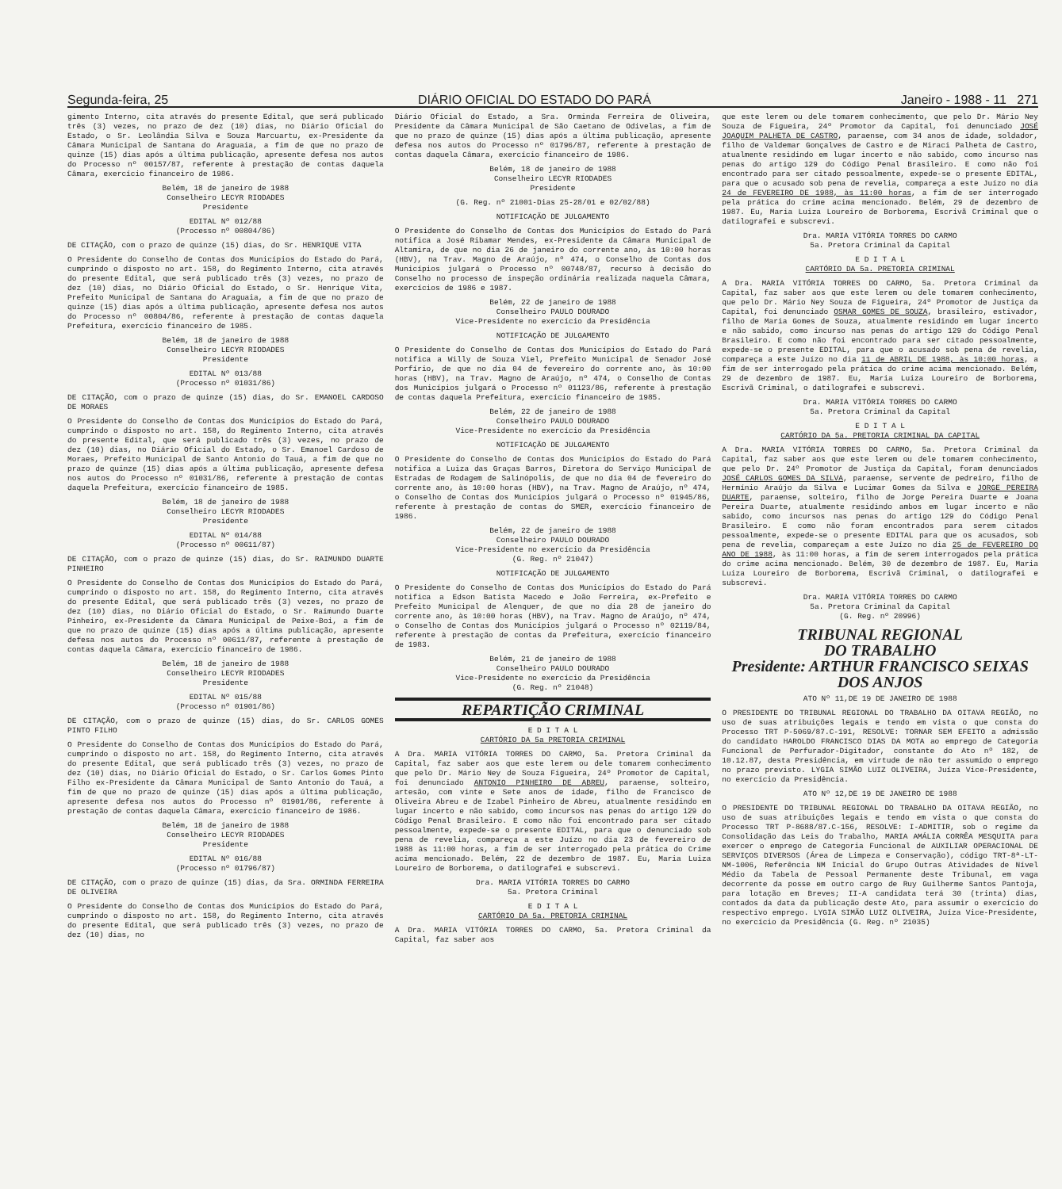Segunda-feira, 25 DIÁRIO OFICIAL DO ESTADO DO PARÁ Janeiro - 1988 - 11 271
gimento Interno, cita através do presente Edital, que será publicado três (3) vezes, no prazo de dez (10) dias, no Diário Oficial do Estado, o Sr. Leolândia Silva e Souza Marcuartu, ex-Presidente da Câmara Municipal de Santana do Araguaia, a fim de que no prazo de quinze (15) dias após a última publicação, apresente defesa nos autos do Processo nº 00157/87, referente à prestação de contas daquela Câmara, exercício financeiro de 1986.
Belém, 18 de janeiro de 1988
Conselheiro LECYR RIODADES
Presidente
EDITAL Nº 012/88
(Processo nº 00804/86)
DE CITAÇÃO, com o prazo de quinze (15) dias, do Sr. HENRIQUE VITA
O Presidente do Conselho de Contas dos Municípios do Estado do Pará, cumprindo o disposto no art. 158, do Regimento Interno, cita através do presente Edital, que será publicado três (3) vezes, no prazo de dez (10) dias, no Diário Oficial do Estado, o Sr. Henrique Vita, Prefeito Municipal de Santana do Araguaia, a fim de que no prazo de quinze (15) dias após a última publicação, apresente defesa nos autos do Processo nº 00804/86, referente à prestação de contas daquela Prefeitura, exercício financeiro de 1985.
Belém, 18 de janeiro de 1988
Conselheiro LECYR RIODADES
Presidente
EDITAL Nº 013/88
(Processo nº 01031/86)
DE CITAÇÃO, com o prazo de quinze (15) dias, do Sr. EMANOEL CARDOSO DE MORAES
O Presidente do Conselho de Contas dos Municípios do Estado do Pará, cumprindo o disposto no art. 158, do Regimento Interno, cita através do presente Edital, que será publicado três (3) vezes, no prazo de dez (10) dias, no Diário Oficial do Estado, o Sr. Emanoel Cardoso de Moraes, Prefeito Municipal de Santo Antonio do Tauá, a fim de que no prazo de quinze (15) dias após a última publicação, apresente defesa nos autos do Processo nº 01031/86, referente à prestação de contas daquela Prefeitura, exercício financeiro de 1985.
Belém, 18 de janeiro de 1988
Conselheiro LECYR RIODADES
Presidente
EDITAL Nº 014/88
(Processo nº 00611/87)
DE CITAÇÃO, com o prazo de quinze (15) dias, do Sr. RAIMUNDO DUARTE PINHEIRO
O Presidente do Conselho de Contas dos Municípios do Estado do Pará, cumprindo o disposto no art. 158, do Regimento Interno, cita através do presente Edital, que será publicado três (3) vezes, no prazo de dez (10) dias, no Diário Oficial do Estado, o Sr. Raimundo Duarte Pinheiro, ex-Presidente da Câmara Municipal de Peixe-Boi, a fim de que no prazo de quinze (15) dias após a última publicação, apresente defesa nos autos do Processo nº 00611/87, referente à prestação de contas daquela Câmara, exercício financeiro de 1986.
Belém, 18 de janeiro de 1988
Conselheiro LECYR RIODADES
Presidente
EDITAL Nº 015/88
(Processo nº 01901/86)
DE CITAÇÃO, com o prazo de quinze (15) dias, do Sr. CARLOS GOMES PINTO FILHO
O Presidente do Conselho de Contas dos Municípios do Estado do Pará, cumprindo o disposto no art. 158, do Regimento Interno, cita através do presente Edital, que será publicado três (3) vezes, no prazo de dez (10) dias, no Diário Oficial do Estado, o Sr. Carlos Gomes Pinto Filho ex-Presidente da Câmara Municipal de Santo Antonio do Tauá, a fim de que no prazo de quinze (15) dias após a última publicação, apresente defesa nos autos do Processo nº 01901/86, referente à prestação de contas daquela Câmara, exercício financeiro de 1986.
Belém, 18 de janeiro de 1988
Conselheiro LECYR RIODADES
Presidente
EDITAL Nº 016/88
(Processo nº 01796/87)
DE CITAÇÃO, com o prazo de quinze (15) dias, da Sra. ORMINDA FERREIRA DE OLIVEIRA
O Presidente do Conselho de Contas dos Municípios do Estado do Pará, cumprindo o disposto no art. 158, do Regimento Interno, cita através do presente Edital, que será publicado três (3) vezes, no prazo de dez (10) dias, no
Diário Oficial do Estado, a Sra. Orminda Ferreira de Oliveira, Presidente da Câmara Municipal de São Caetano de Odivelas, a fim de que no prazo de quinze (15) dias após a última publicação, apresente defesa nos autos do Processo nº 01796/87, referente à prestação de contas daquela Câmara, exercício financeiro de 1986.
Belém, 18 de janeiro de 1988
Conselheiro LECYR RIODADES
Presidente
(G. Reg. nº 21001-Dias 25-28/01 e 02/02/88)
NOTIFICAÇÃO DE JULGAMENTO
O Presidente do Conselho de Contas dos Municípios do Estado do Pará notifica a José Ribamar Mendes, ex-Presidente da Câmara Municipal de Altamira, de que no dia 26 de janeiro do corrente ano, às 10:00 horas (HBV), na Trav. Magno de Araújo, nº 474, o Conselho de Contas dos Municípios julgará o Processo nº 00748/87, recurso à decisão do Conselho no processo de inspeção ordinária realizada naquela Câmara, exercícios de 1986 e 1987.
Belém, 22 de janeiro de 1988
Conselheiro PAULO DOURADO
Vice-Presidente no exercício da Presidência
NOTIFICAÇÃO DE JULGAMENTO
O Presidente do Conselho de Contas dos Municípios do Estado do Pará notifica a Willy de Souza Viel, Prefeito Municipal de Senador José Porfírio, de que no dia 04 de fevereiro do corrente ano, às 10:00 horas (HBV), na Trav. Magno de Araújo, nº 474, o Conselho de Contas dos Municípios julgará o Processo nº 01123/86, referente à prestação de contas daquela Prefeitura, exercício financeiro de 1985.
Belém, 22 de janeiro de 1988
Conselheiro PAULO DOURADO
Vice-Presidente no exercício da Presidência
NOTIFICAÇÃO DE JULGAMENTO
O Presidente do Conselho de Contas dos Municípios do Estado do Pará notifica a Luiza das Graças Barros, Diretora do Serviço Municipal de Estradas de Rodagem de Salinópolis, de que no dia 04 de fevereiro do corrente ano, às 10:00 horas (HBV), na Trav. Magno de Araújo, nº 474, o Conselho de Contas dos Municípios julgará o Processo nº 01945/86, referente à prestação de contas do SMER, exercício financeiro de 1986.
Belém, 22 de janeiro de 1988
Conselheiro PAULO DOURADO
Vice-Presidente no exercício da Presidência
(G. Reg. nº 21047)
NOTIFICAÇÃO DE JULGAMENTO
O Presidente do Conselho de Contas dos Municípios do Estado do Pará notifica a Edson Batista Macedo e João Ferreira, ex-Prefeito e Prefeito Municipal de Alenquer, de que no dia 28 de janeiro do corrente ano, às 10:00 horas (HBV), na Trav. Magno de Araújo, nº 474, o Conselho de Contas dos Municípios julgará o Processo nº 02119/84, referente à prestação de contas da Prefeitura, exercício financeiro de 1983.
Belém, 21 de janeiro de 1988
Conselheiro PAULO DOURADO
Vice-Presidente no exercício da Presidência
(G. Reg. nº 21048)
REPARTIÇÃO CRIMINAL
E D I T A L
CARTÓRIO DA 5a PRETORIA CRIMINAL
A Dra. MARIA VITÓRIA TORRES DO CARMO, 5a. Pretora Criminal da Capital, faz saber aos que este lerem ou dele tomarem conhecimento que pelo Dr. Mário Ney de Souza Figueira, 24º Promotor de Capital, foi denunciado ANTONIO PINHEIRO DE ABREU, paraense, solteiro, artesão, com vinte e Sete anos de idade, filho de Francisco de Oliveira Abreu e de Izabel Pinheiro de Abreu, atualmente residindo em lugar incerto e não sabido, como incursos nas penas do artigo 129 do Código Penal Brasileiro. E como não foi encontrado para ser citado pessoalmente, expede-se o presente EDITAL, para que o denunciado sob pena de revelia, compareça a este Juízo no dia 23 de fevereiro de 1988 às 11:00 horas, a fim de ser interrogado pela prática do Crime acima mencionado. Belém, 22 de dezembro de 1987. Eu, Maria Luiza Loureiro de Borborema, o datilografei e subscrevi.
Dra. MARIA VITÓRIA TORRES DO CARMO
5a. Pretora Criminal
E D I T A L
CARTÓRIO DA 5a. PRETORIA CRIMINAL
A Dra. MARIA VITÓRIA TORRES DO CARMO, 5a. Pretora Criminal da Capital, faz saber aos
que este lerem ou dele tomarem conhecimento, que pelo Dr. Mário Ney Souza de Figueira, 24º Promotor da Capital, foi denunciado JOSÉ JOAQUIM PALHETA DE CASTRO, paraense, com 34 anos de idade, soldador, filho de Valdemar Gonçalves de Castro e de Miraci Palheta de Castro, atualmente residindo em lugar incerto e não sabido, como incurso nas penas do artigo 129 do Código Penal Brasileiro. E como não foi encontrado para ser citado pessoalmente, expede-se o presente EDITAL, para que o acusado sob pena de revelia, compareça a este Juízo no dia 24 de FEVEREIRO DE 1988, às 11:00 horas, a fim de ser interrogado pela prática do crime acima mencionado. Belém, 29 de dezembro de 1987. Eu, Maria Luiza Loureiro de Borborema, Escrivã Criminal que o datilografei e subscrevi.
Dra. MARIA VITÓRIA TORRES DO CARMO
5a. Pretora Criminal da Capital
E D I T A L
CARTÓRIO DA 5a. PRETORIA CRIMINAL
A Dra. MARIA VITÓRIA TORRES DO CARMO, 5a. Pretora Criminal da Capital, faz saber aos que este lerem ou dele tomarem conhecimento, que pelo Dr. Mário Ney Souza de Figueira, 24º Promotor de Justiça da Capital, foi denunciado OSMAR GOMES DE SOUZA, brasileiro, estivador, filho de Maria Gomes de Souza, atualmente residindo em lugar incerto e não sabido, como incurso nas penas do artigo 129 do Código Penal Brasileiro. E como não foi encontrado para ser citado pessoalmente, expede-se o presente EDITAL, para que o acusado sob pena de revelia, compareça a este Juízo no dia 11 de ABRIL DE 1988, às 10:00 horas, a fim de ser interrogado pela prática do crime acima mencionado. Belém, 29 de dezembro de 1987. Eu, Maria Luiza Loureiro de Borborema, Escrivã Criminal, o datilografei e subscrevi.
Dra. MARIA VITÓRIA TORRES DO CARMO
5a. Pretora Criminal da Capital
E D I T A L
CARTÓRIO DA 5a. PRETORIA CRIMINAL DA CAPITAL
A Dra. MARIA VITÓRIA TORRES DO CARMO, 5a. Pretora Criminal da Capital, faz saber aos que este lerem ou dele tomarem conhecimento, que pelo Dr. 24º Promotor de Justiça da Capital, foram denunciados JOSÉ CARLOS GOMES DA SILVA, paraense, servente de pedreiro, filho de Hermínio Araújo da Silva e Lucimar Gomes da Silva e JORGE PEREIRA DUARTE, paraense, solteiro, filho de Jorge Pereira Duarte e Joana Pereira Duarte, atualmente residindo ambos em lugar incerto e não sabido, como incursos nas penas do artigo 129 do Código Penal Brasileiro. E como não foram encontrados para serem citados pessoalmente, expede-se o presente EDITAL para que os acusados, sob pena de revelia, compareçam a este Juízo no dia 25 de FEVEREIRO DO ANO DE 1988, às 11:00 horas, a fim de serem interrogados pela prática do crime acima mencionado. Belém, 30 de dezembro de 1987. Eu, Maria Luiza Loureiro de Borborema, Escrivã Criminal, o datilografei e subscrevi.
Dra. MARIA VITÓRIA TORRES DO CARMO
5a. Pretora Criminal da Capital
(G. Reg. nº 20996)
TRIBUNAL REGIONAL
DO TRABALHO
Presidente: ARTHUR FRANCISCO SEIXAS DOS ANJOS
ATO Nº 11,DE 19 DE JANEIRO DE 1988
O PRESIDENTE DO TRIBUNAL REGIONAL DO TRABALHO DA OITAVA REGIÃO, no uso de suas atribuições legais e tendo em vista o que consta do Processo TRT P-5069/87.C-191, RESOLVE: TORNAR SEM EFEITO a admissão do candidato HAROLDO FRANCISCO DIAS DA MOTA ao emprego de Categoria Funcional de Perfurador-Digitador, constante do Ato nº 182, de 10.12.87, desta Presidência, em virtude de não ter assumido o emprego no prazo previsto. LYGIA SIMÃO LUIZ OLIVEIRA, Juíza Vice-Presidente, no exercício da Presidência.
ATO Nº 12,DE 19 DE JANEIRO DE 1988
O PRESIDENTE DO TRIBUNAL REGIONAL DO TRABALHO DA OITAVA REGIÃO, no uso de suas atribuições legais e tendo em vista o que consta do Processo TRT P-8688/87.C-156, RESOLVE: I-ADMITIR, sob o regime da Consolidação das Leis do Trabalho, MARIA AMÁLIA CORRÊA MESQUITA para exercer o emprego de Categoria Funcional de AUXILIAR OPERACIONAL DE SERVIÇOS DIVERSOS (Área de Limpeza e Conservação), código TRT-8ª-LT-NM-1006, Referência NM Inicial do Grupo Outras Atividades de Nível Médio da Tabela de Pessoal Permanente deste Tribunal, em vaga decorrente da posse em outro cargo de Ruy Guilherme Santos Pantoja, para lotação em Breves; II-A candidata terá 30 (trinta) dias, contados da data da publicação deste Ato, para assumir o exercício do respectivo emprego. LYGIA SIMÃO LUIZ OLIVEIRA, Juíza Vice-Presidente, no exercício da Presidência (G. Reg. nº 21035)